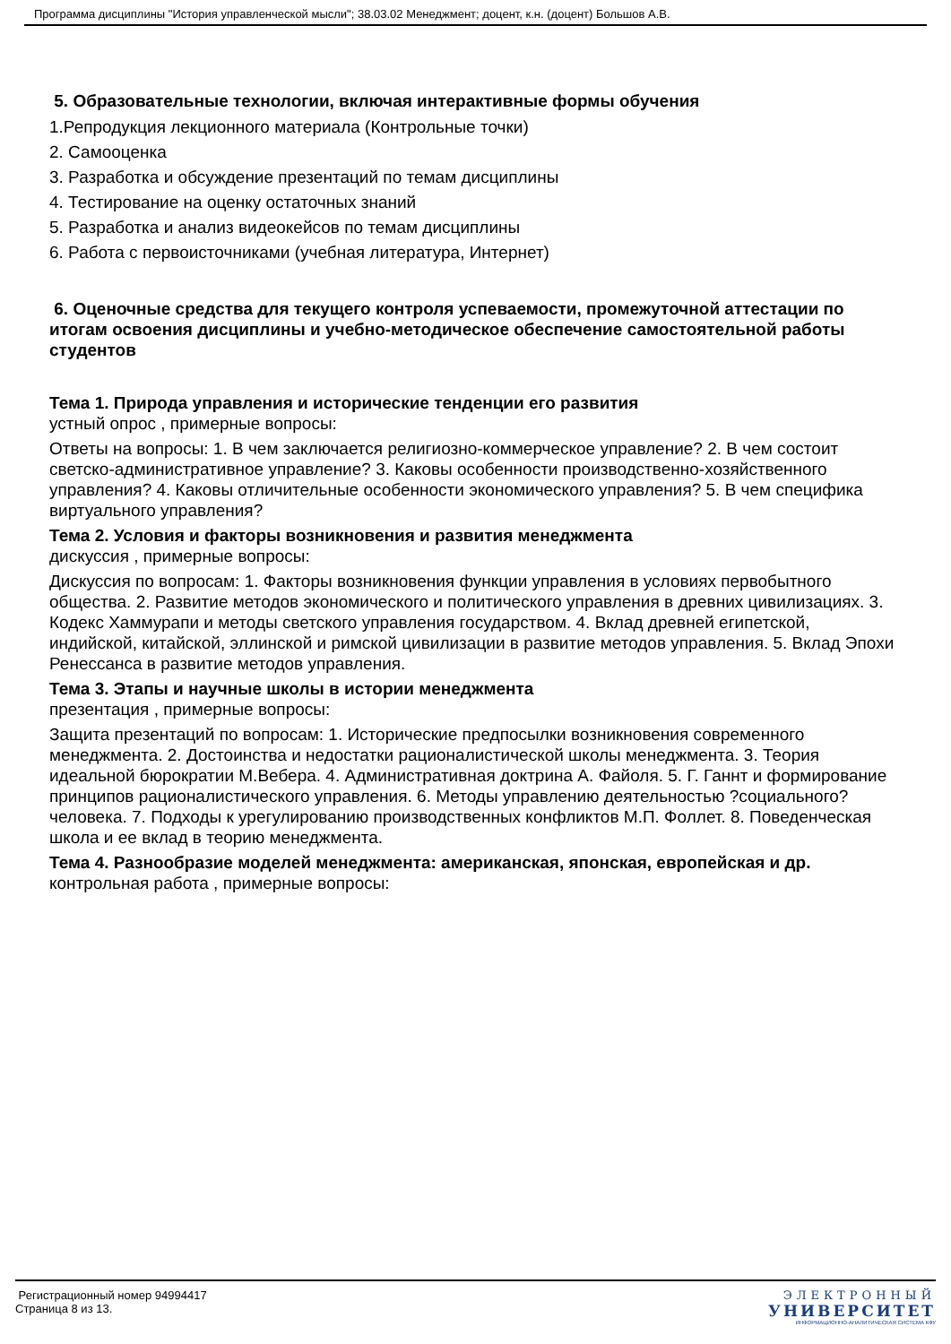Программа дисциплины "История управленческой мысли"; 38.03.02 Менеджмент; доцент, к.н. (доцент) Большов А.В.
5. Образовательные технологии, включая интерактивные формы обучения
1.Репродукция лекционного материала (Контрольные точки)
2. Самооценка
3. Разработка и обсуждение презентаций по темам дисциплины
4. Тестирование на оценку остаточных знаний
5. Разработка и анализ видеокейсов по темам дисциплины
6. Работа с первоисточниками (учебная литература, Интернет)
6. Оценочные средства для текущего контроля успеваемости, промежуточной аттестации по итогам освоения дисциплины и учебно-методическое обеспечение самостоятельной работы студентов
Тема 1. Природа управления и исторические тенденции его развития
устный опрос , примерные вопросы:
Ответы на вопросы: 1. В чем заключается религиозно-коммерческое управление? 2. В чем состоит светско-административное управление? 3. Каковы особенности производственно-хозяйственного управления? 4. Каковы отличительные особенности экономического управления? 5. В чем специфика виртуального управления?
Тема 2. Условия и факторы возникновения и развития менеджмента
дискуссия , примерные вопросы:
Дискуссия по вопросам: 1. Факторы возникновения функции управления в условиях первобытного общества. 2. Развитие методов экономического и политического управления в древних цивилизациях. 3. Кодекс Хаммурапи и методы светского управления государством. 4. Вклад древней египетской, индийской, китайской, эллинской и римской цивилизации в развитие методов управления. 5. Вклад Эпохи Ренессанса в развитие методов управления.
Тема 3. Этапы и научные школы в истории менеджмента
презентация , примерные вопросы:
Защита презентаций по вопросам: 1. Исторические предпосылки возникновения современного менеджмента. 2. Достоинства и недостатки рационалистической школы менеджмента. 3. Теория идеальной бюрократии М.Вебера. 4. Административная доктрина А. Файоля. 5. Г. Ганнт и формирование принципов рационалистического управления. 6. Методы управлению деятельностью ?социального? человека. 7. Подходы к урегулированию производственных конфликтов М.П. Фоллет. 8. Поведенческая школа и ее вклад в теорию менеджмента.
Тема 4. Разнообразие моделей менеджмента: американская, японская, европейская и др.
контрольная работа , примерные вопросы:
Регистрационный номер 94994417
Страница 8 из 13.
ЭЛЕКТРОННЫЙ
УНИВЕРСИТЕТ
ИНФОРМАЦИОННО-АНАЛИТИЧЕСКАЯ СИСТЕМА КФУ